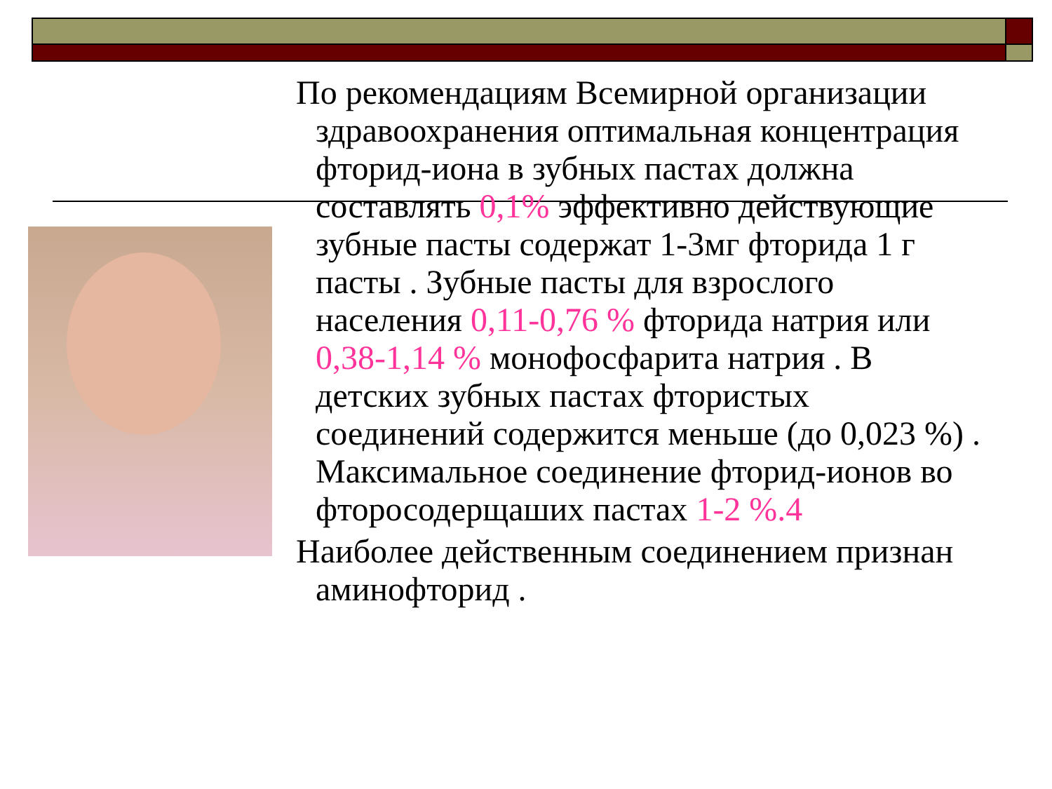По рекомендациям Всемирной организации здравоохранения оптимальная концентрация фторид-иона в зубных пастах должна составлять 0,1% эффективно действующие зубные пасты содержат 1-3мг фторида 1 г пасты . Зубные пасты для взрослого населения 0,11-0,76 % фторида натрия или 0,38-1,14 % монофосфарита натрия . В детских зубных пастах фтористых соединений содержится меньше (до 0,023 %) . Максимальное соединение фторид-ионов во фторосодерщаших пастах 1-2 %.4
Наиболее действенным соединением признан аминофторид .